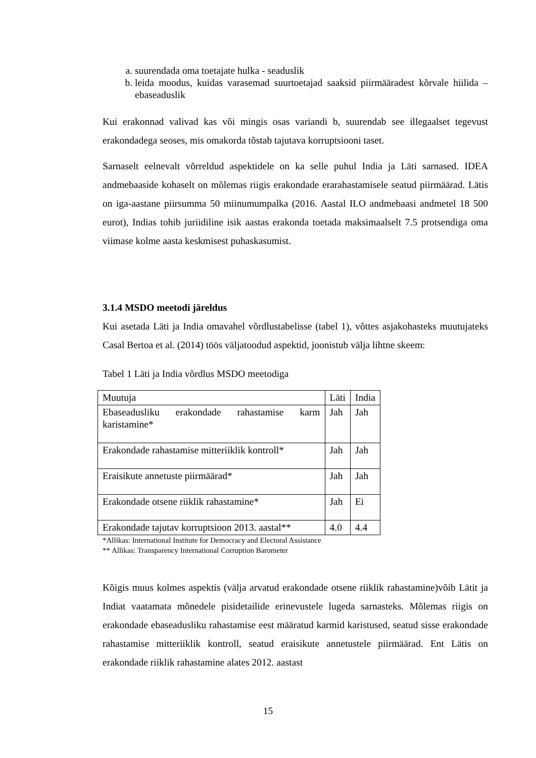a. suurendada oma toetajate hulka - seaduslik
b. leida moodus, kuidas varasemad suurtoetajad saaksid piirmääradest kõrvale hiilida – ebaseaduslik
Kui erakonnad valivad kas või mingis osas variandi b, suurendab see illegaalset tegevust erakondadega seoses, mis omakorda tõstab tajutava korruptsiooni taset.
Sarnaselt eelnevalt võrreldud aspektidele on ka selle puhul India ja Läti sarnased. IDEA andmebaaside kohaselt on mõlemas riigis erakondade erarahastamisele seatud piirmäärad. Lätis on iga-aastane piirsumma 50 miinumumpalka (2016. Aastal ILO andmebaasi andmetel 18 500 eurot), Indias tohib juriidiline isik aastas erakonda toetada maksimaalselt 7.5 protsendiga oma viimase kolme aasta keskmisest puhaskasumist.
3.1.4 MSDO meetodi järeldus
Kui asetada Läti ja India omavahel võrdlustabelisse (tabel 1), võttes asjakohasteks muutujateks Casal Bertoa et al. (2014) töös väljatoodud aspektid, joonistub välja lihtne skeem:
Tabel 1 Läti ja India võrdlus MSDO meetodiga
| Muutuja | Läti | India |
| Ebaseadusliku erakondade rahastamise karm karistamine* | Jah | Jah |
| Erakondade rahastamise mitteriiklik kontroll* | Jah | Jah |
| Eraisikute annetuste piirmäärad* | Jah | Jah |
| Erakondade otsene riiklik rahastamine* | Jah | Ei |
| Erakondade tajutav korruptsioon 2013. aastal** | 4.0 | 4.4 |
*Allikas: International Institute for Democracy and Electoral Assistance
** Allikas: Transparency International Corruption Barometer
Kõigis muus kolmes aspektis (välja arvatud erakondade otsene riiklik rahastamine)võib Lätit ja Indiat vaatamata mõnedele pisidetailide erinevustele lugeda sarnasteks. Mõlemas riigis on erakondade ebaseadusliku rahastamise eest määratud karmid karistused, seatud sisse erakondade rahastamise mitteriiklik kontroll, seatud eraisikute annetustele piirmäärad. Ent Lätis on erakondade riiklik rahastamine alates 2012. aastast
15